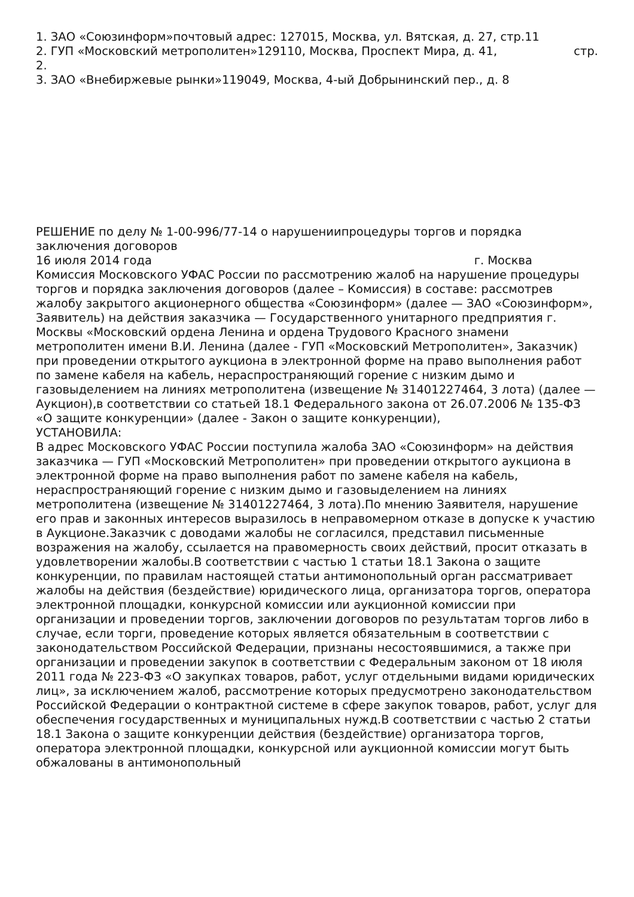1. ЗАО «Союзинформ»почтовый адрес: 127015, Москва, ул. Вятская, д. 27, стр.11
2. ГУП «Московский метрополитен»129110, Москва, Проспект Мира, д. 41, стр.
2.
3. ЗАО «Внебиржевые рынки»119049, Москва, 4-ый Добрынинский пер., д. 8
РЕШЕНИЕ по делу № 1-00-996/77-14 о нарушениипроцедуры торгов и порядка заключения договоров
16 июля 2014 года г. Москва
Комиссия Московского УФАС России по рассмотрению жалоб на нарушение процедуры торгов и порядка заключения договоров (далее – Комиссия) в составе: рассмотрев жалобу закрытого акционерного общества «Союзинформ» (далее — ЗАО «Союзинформ», Заявитель) на действия заказчика — Государственного унитарного предприятия г. Москвы «Московский ордена Ленина и ордена Трудового Красного знамени метрополитен имени В.И. Ленина (далее - ГУП «Московский Метрополитен», Заказчик) при проведении открытого аукциона в электронной форме на право выполнения работ по замене кабеля на кабель, нераспространяющий горение с низким дымо и газовыделением на линиях метрополитена (извещение № 31401227464, 3 лота) (далее — Аукцион),в соответствии со статьей 18.1 Федерального закона от 26.07.2006 № 135-ФЗ «О защите конкуренции» (далее - Закон о защите конкуренции),
УСТАНОВИЛА:
В адрес Московского УФАС России поступила жалоба ЗАО «Союзинформ» на действия заказчика — ГУП «Московский Метрополитен» при проведении открытого аукциона в электронной форме на право выполнения работ по замене кабеля на кабель, нераспространяющий горение с низким дымо и газовыделением на линиях метрополитена (извещение № 31401227464, 3 лота).По мнению Заявителя, нарушение его прав и законных интересов выразилось в неправомерном отказе в допуске к участию в Аукционе.Заказчик с доводами жалобы не согласился, представил письменные возражения на жалобу, ссылается на правомерность своих действий, просит отказать в удовлетворении жалобы.В соответствии с частью 1 статьи 18.1 Закона о защите конкуренции, по правилам настоящей статьи антимонопольный орган рассматривает жалобы на действия (бездействие) юридического лица, организатора торгов, оператора электронной площадки, конкурсной комиссии или аукционной комиссии при организации и проведении торгов, заключении договоров по результатам торгов либо в случае, если торги, проведение которых является обязательным в соответствии с законодательством Российской Федерации, признаны несостоявшимися, а также при организации и проведении закупок в соответствии с Федеральным законом от 18 июля 2011 года № 223-ФЗ «О закупках товаров, работ, услуг отдельными видами юридических лиц», за исключением жалоб, рассмотрение которых предусмотрено законодательством Российской Федерации о контрактной системе в сфере закупок товаров, работ, услуг для обеспечения государственных и муниципальных нужд.В соответствии с частью 2 статьи 18.1 Закона о защите конкуренции действия (бездействие) организатора торгов, оператора электронной площадки, конкурсной или аукционной комиссии могут быть обжалованы в антимонопольный